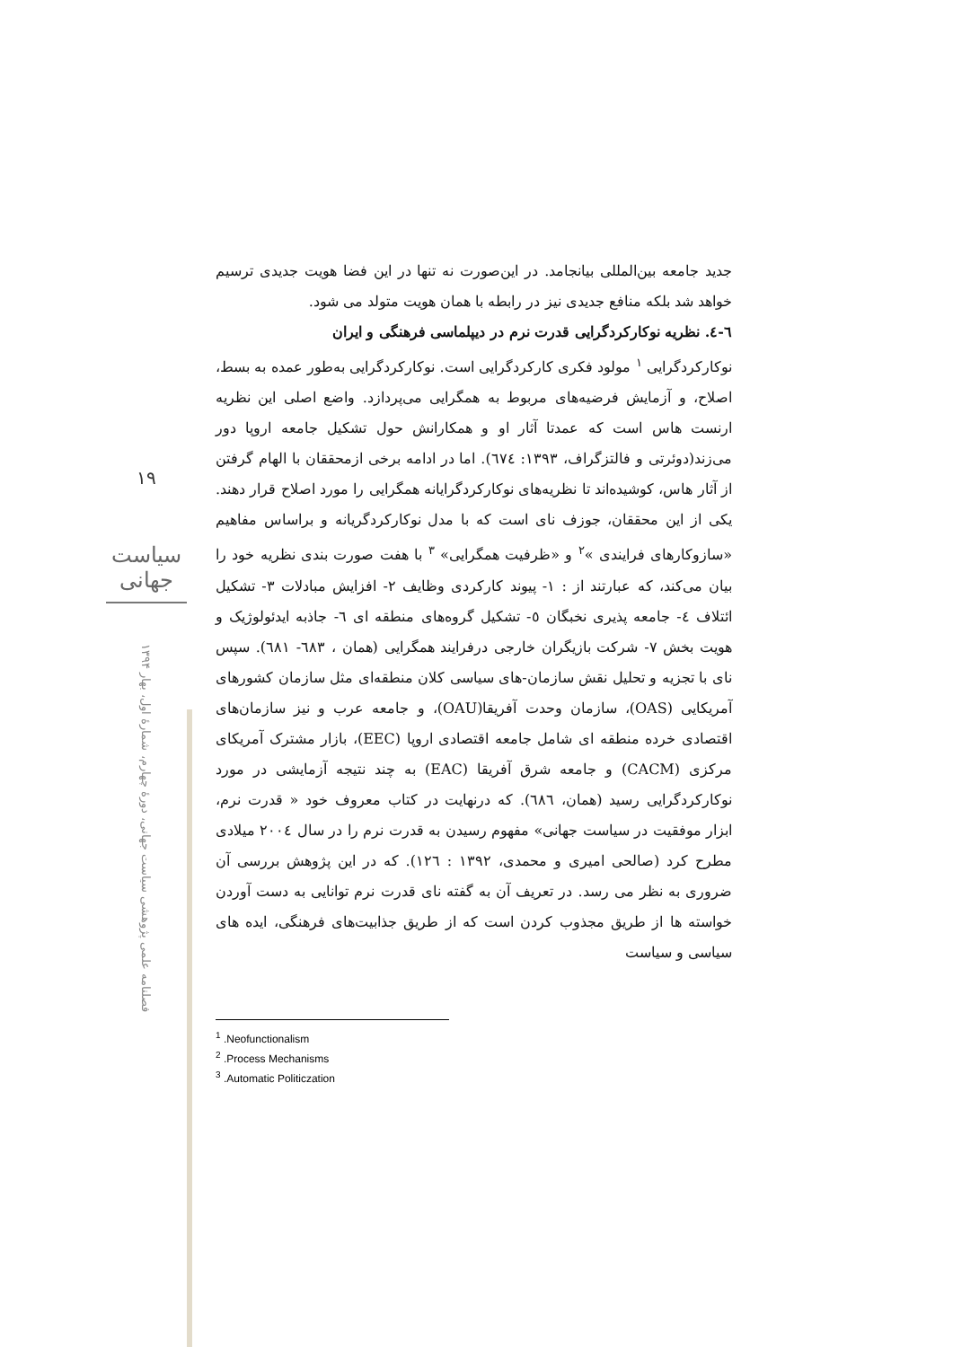۱۹
سیاست جهانی
فصلنامه علمی پژوهشی سیاست جهانی، دورۀ چهارم، شمارۀ اول، بهار ۱۳۹۴
جدید جامعه بین‌المللی بیانجامد. در این‌صورت نه تنها در این فضا هویت جدیدی ترسیم خواهد شد بلکه منافع جدیدی نیز در رابطه با همان هویت متولد می شود.
٦-٤. نظریه نوکارکردگرایی قدرت نرم در دیپلماسی فرهنگی و ایران
نوکارکردگرایی <sup>١</sup> مولود فکری کارکردگرایی است. نوکارکردگرایی به‌طور عمده به بسط، اصلاح، و آزمایش فرضیه‌های مربوط به همگرایی می‌پردازد. واضع اصلی این نظریه ارنست هاس است که عمدتا آثار او و همکارانش حول تشکیل جامعه اروپا دور می‌زند(دوئرتی و فالتزگراف، ۱۳۹۳: ٦٧٤). اما در ادامه برخی ازمحققان با الهام گرفتن از آثار هاس، کوشیده‌اند تا نظریه‌های نوکارکردگرایانه همگرایی را مورد اصلاح قرار دهند. یکی از این محققان، جوزف نای است که با مدل نوکارکردگریانه و براساس مفاهیم «سازوکارهای فرایندی »<sup>٢</sup> و «ظرفیت همگرایی» <sup>٣</sup> با هفت صورت بندی نظریه خود را بیان می‌کند، که عبارتند از : ١- پیوند کارکردی وظایف ٢- افزایش مبادلات ٣- تشکیل ائتلاف ٤- جامعه پذیری نخبگان ٥- تشکیل گروه‌های منطقه ای ٦- جاذبه ایدئولوژیک و هویت بخش ٧- شرکت بازیگران خارجی درفرایند همگرایی (همان ، ٦٨٣- ٦٨١). سپس نای با تجزیه و تحلیل نقش سازمان-های سیاسی کلان منطقه‌ای مثل سازمان کشورهای آمریکایی (OAS)، سازمان وحدت آفریقا(OAU)، و جامعه عرب و نیز سازمان‌های اقتصادی خرده منطقه ای شامل جامعه اقتصادی اروپا (EEC)، بازار مشترک آمریکای مرکزی (CACM) و جامعه شرق آفریقا (EAC) به چند نتیجه آزمایشی در مورد نوکارکردگرایی رسید (همان، ٦٨٦). که درنهایت در کتاب معروف خود « قدرت نرم، ابزار موفقیت در سیاست جهانی» مفهوم رسیدن به قدرت نرم را در سال ٢٠٠٤ میلادی مطرح کرد (صالحی امیری و محمدی، ١٣٩٢ : ١٢٦). که در این پژوهش بررسی آن ضروری به نظر می رسد. در تعریف آن به گفته نای قدرت نرم توانایی به دست آوردن خواسته ها از طریق مجذوب کردن است که از طریق جذابیت‌های فرهنگی، ایده های سیاسی و سیاست
<sup>1</sup> .Neofunctionalism
<sup>2</sup> .Process Mechanisms
<sup>3</sup> .Automatic Politiczation